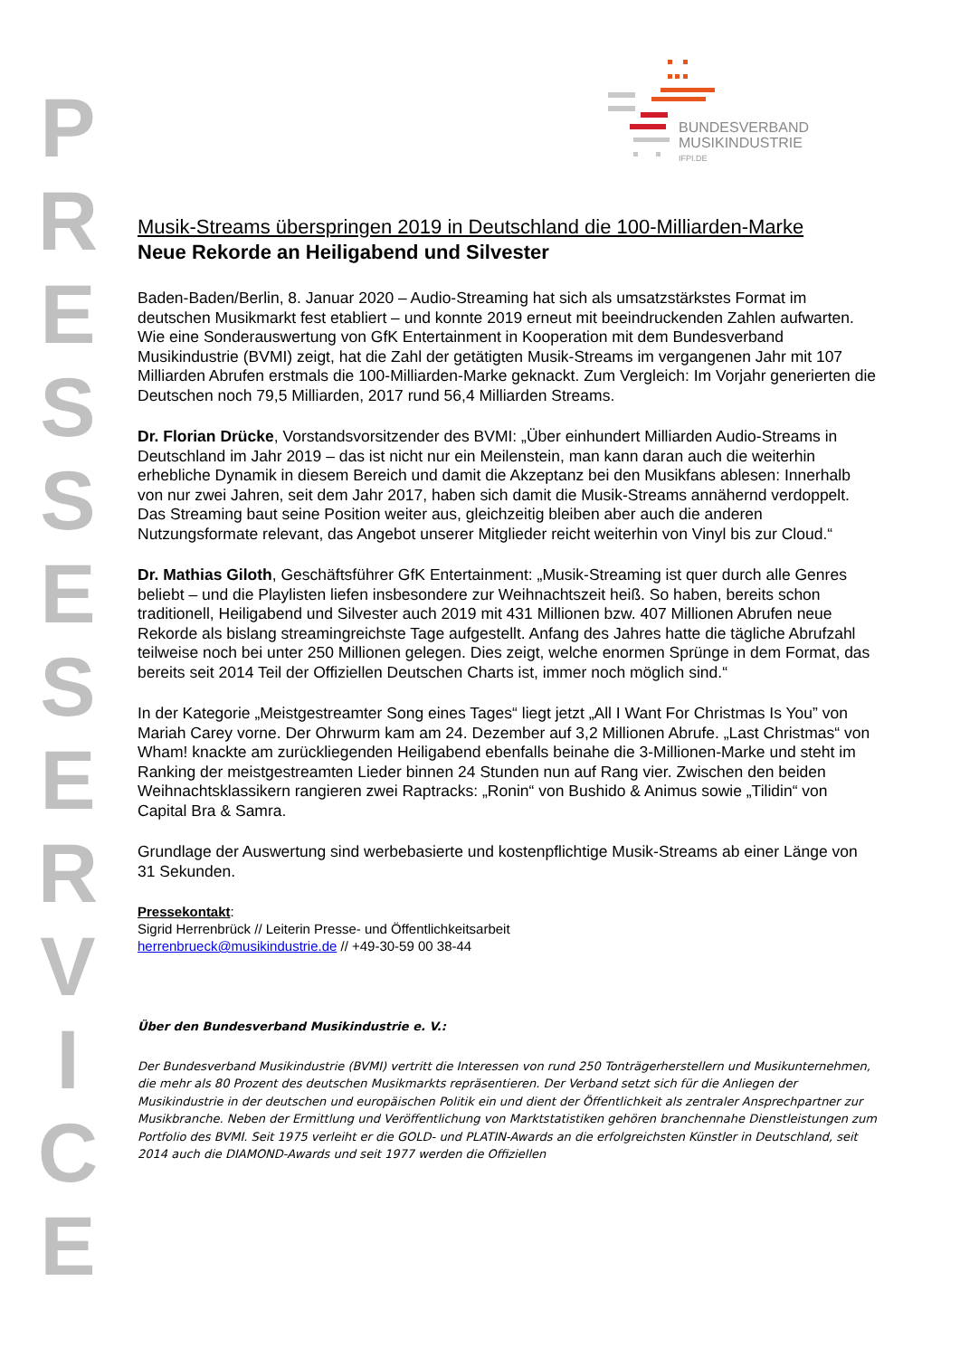P R E S S E S E R V I C E
BUNDESVERBAND
MUSIKINDUSTRIE
IFPI.DE
Musik-Streams überspringen 2019 in Deutschland die 100-Milliarden-Marke
Neue Rekorde an Heiligabend und Silvester
Baden-Baden/Berlin, 8. Januar 2020 – Audio-Streaming hat sich als umsatzstärkstes Format im deutschen Musikmarkt fest etabliert – und konnte 2019 erneut mit beeindruckenden Zahlen aufwarten. Wie eine Sonderauswertung von GfK Entertainment in Kooperation mit dem Bundesverband Musikindustrie (BVMI) zeigt, hat die Zahl der getätigten Musik-Streams im vergangenen Jahr mit 107 Milliarden Abrufen erstmals die 100-Milliarden-Marke geknackt. Zum Vergleich: Im Vorjahr generierten die Deutschen noch 79,5 Milliarden, 2017 rund 56,4 Milliarden Streams.
Dr. Florian Drücke, Vorstandsvorsitzender des BVMI: „Über einhundert Milliarden Audio-Streams in Deutschland im Jahr 2019 – das ist nicht nur ein Meilenstein, man kann daran auch die weiterhin erhebliche Dynamik in diesem Bereich und damit die Akzeptanz bei den Musikfans ablesen: Innerhalb von nur zwei Jahren, seit dem Jahr 2017, haben sich damit die Musik-Streams annähernd verdoppelt. Das Streaming baut seine Position weiter aus, gleichzeitig bleiben aber auch die anderen Nutzungsformate relevant, das Angebot unserer Mitglieder reicht weiterhin von Vinyl bis zur Cloud.“
Dr. Mathias Giloth, Geschäftsführer GfK Entertainment: „Musik-Streaming ist quer durch alle Genres beliebt – und die Playlisten liefen insbesondere zur Weihnachtszeit heiß. So haben, bereits schon traditionell, Heiligabend und Silvester auch 2019 mit 431 Millionen bzw. 407 Millionen Abrufen neue Rekorde als bislang streamingreichste Tage aufgestellt. Anfang des Jahres hatte die tägliche Abrufzahl teilweise noch bei unter 250 Millionen gelegen. Dies zeigt, welche enormen Sprünge in dem Format, das bereits seit 2014 Teil der Offiziellen Deutschen Charts ist, immer noch möglich sind.“
In der Kategorie „Meistgestreamter Song eines Tages“ liegt jetzt „All I Want For Christmas Is You” von Mariah Carey vorne. Der Ohrwurm kam am 24. Dezember auf 3,2 Millionen Abrufe. „Last Christmas“ von Wham! knackte am zurückliegenden Heiligabend ebenfalls beinahe die 3-Millionen-Marke und steht im Ranking der meistgestreamten Lieder binnen 24 Stunden nun auf Rang vier. Zwischen den beiden Weihnachtsklassikern rangieren zwei Raptracks: „Ronin“ von Bushido & Animus sowie „Tilidin“ von Capital Bra & Samra.
Grundlage der Auswertung sind werbebasierte und kostenpflichtige Musik-Streams ab einer Länge von 31 Sekunden.
Pressekontakt:
Sigrid Herrenbrück // Leiterin Presse- und Öffentlichkeitsarbeit
herrenbrueck@musikindustrie.de // +49-30-59 00 38-44
Über den Bundesverband Musikindustrie e. V.:
Der Bundesverband Musikindustrie (BVMI) vertritt die Interessen von rund 250 Tonträgerherstellern und Musikunternehmen, die mehr als 80 Prozent des deutschen Musikmarkts repräsentieren. Der Verband setzt sich für die Anliegen der Musikindustrie in der deutschen und europäischen Politik ein und dient der Öffentlichkeit als zentraler Ansprechpartner zur Musikbranche. Neben der Ermittlung und Veröffentlichung von Marktstatistiken gehören branchennahe Dienstleistungen zum Portfolio des BVMI. Seit 1975 verleiht er die GOLD- und PLATIN-Awards an die erfolgreichsten Künstler in Deutschland, seit 2014 auch die DIAMOND-Awards und seit 1977 werden die Offiziellen